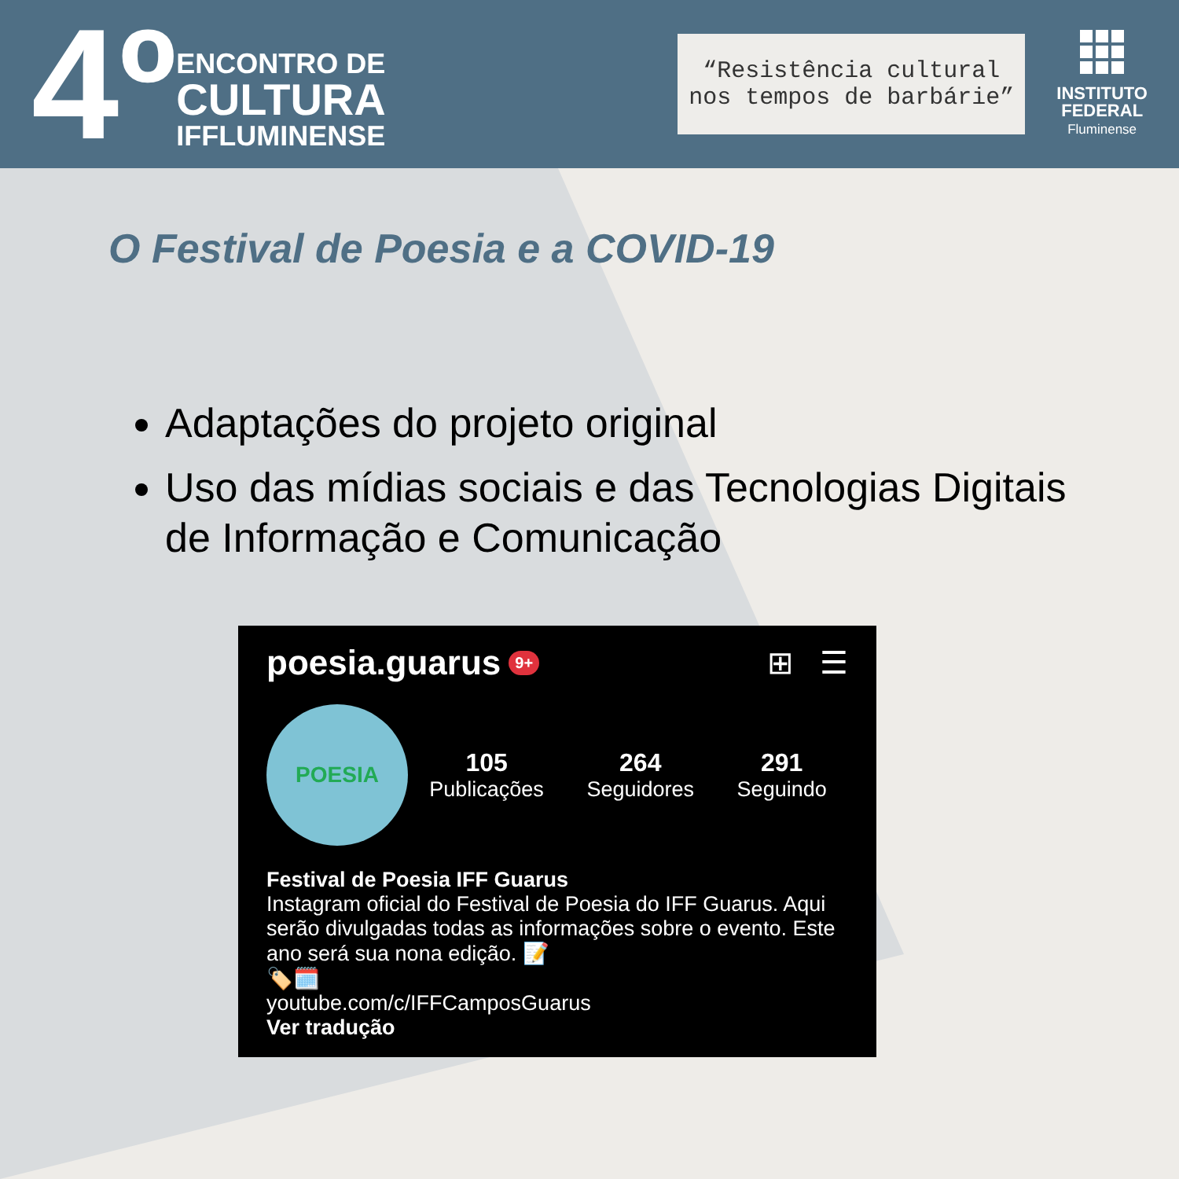4º
ENCONTRO DE
CULTURA
IFFLUMINENSE
“Resistência cultural
nos tempos de barbárie”
INSTITUTO
FEDERAL
Fluminense
O Festival de Poesia e a COVID-19
Adaptações do projeto original
Uso das mídias sociais e das Tecnologias Digitais de Informação e Comunicação
poesia.guarus 9+ ⊞ ☰
POESIA
105
Publicações
264
Seguidores
291
Seguindo
Festival de Poesia IFF Guarus
Instagram oficial do Festival de Poesia do IFF Guarus. Aqui serão divulgadas todas as informações sobre o evento. Este ano será sua nona edição. 📝
🏷️🗓️
youtube.com/c/IFFCamposGuarus
Ver tradução